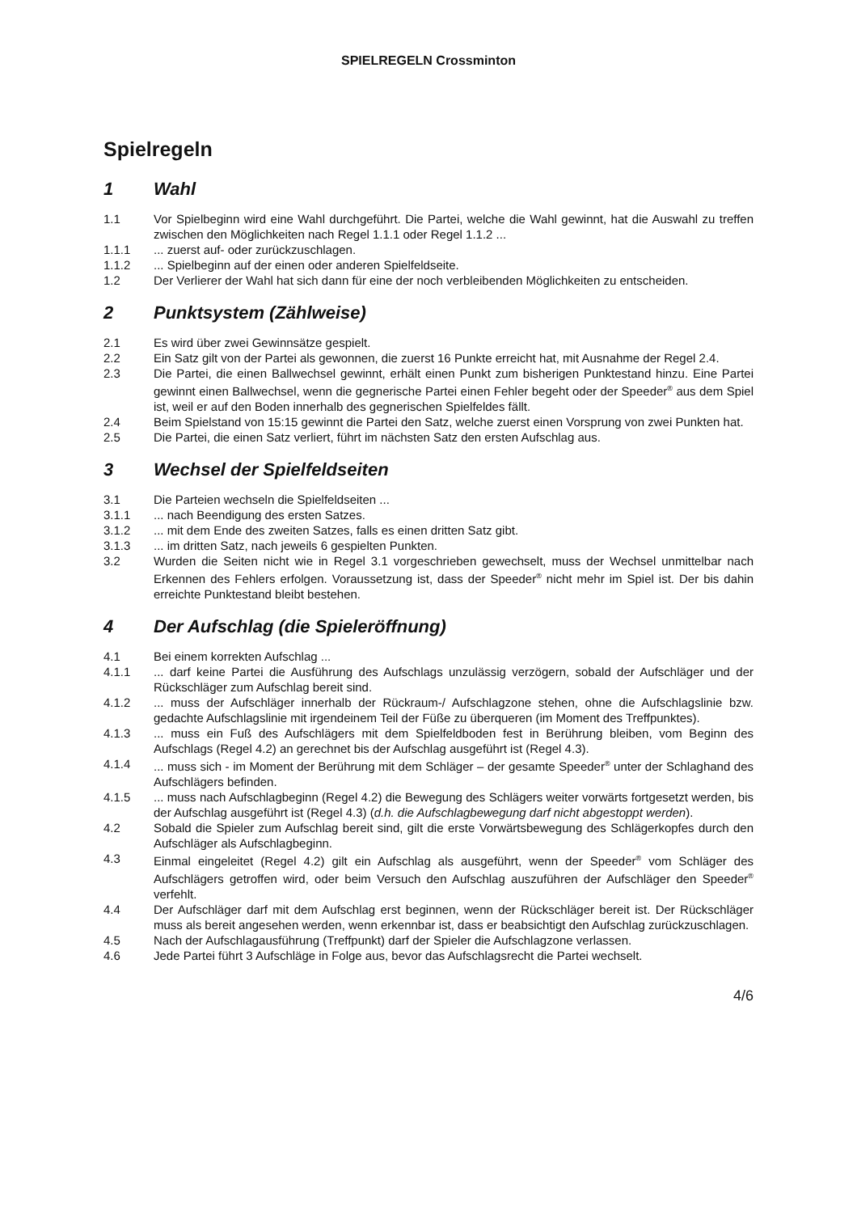SPIELREGELN Crossminton
Spielregeln
1 Wahl
1.1 Vor Spielbeginn wird eine Wahl durchgeführt. Die Partei, welche die Wahl gewinnt, hat die Auswahl zu treffen zwischen den Möglichkeiten nach Regel 1.1.1 oder Regel 1.1.2 ...
1.1.1 ... zuerst auf- oder zurückzuschlagen.
1.1.2 ... Spielbeginn auf der einen oder anderen Spielfeldseite.
1.2 Der Verlierer der Wahl hat sich dann für eine der noch verbleibenden Möglichkeiten zu entscheiden.
2 Punktsystem (Zählweise)
2.1 Es wird über zwei Gewinnsätze gespielt.
2.2 Ein Satz gilt von der Partei als gewonnen, die zuerst 16 Punkte erreicht hat, mit Ausnahme der Regel 2.4.
2.3 Die Partei, die einen Ballwechsel gewinnt, erhält einen Punkt zum bisherigen Punktestand hinzu. Eine Partei gewinnt einen Ballwechsel, wenn die gegnerische Partei einen Fehler begeht oder der Speeder<sup>®</sup> aus dem Spiel ist, weil er auf den Boden innerhalb des gegnerischen Spielfeldes fällt.
2.4 Beim Spielstand von 15:15 gewinnt die Partei den Satz, welche zuerst einen Vorsprung von zwei Punkten hat.
2.5 Die Partei, die einen Satz verliert, führt im nächsten Satz den ersten Aufschlag aus.
3 Wechsel der Spielfeldseiten
3.1 Die Parteien wechseln die Spielfeldseiten ...
3.1.1 ... nach Beendigung des ersten Satzes.
3.1.2 ... mit dem Ende des zweiten Satzes, falls es einen dritten Satz gibt.
3.1.3 ... im dritten Satz, nach jeweils 6 gespielten Punkten.
3.2 Wurden die Seiten nicht wie in Regel 3.1 vorgeschrieben gewechselt, muss der Wechsel unmittelbar nach Erkennen des Fehlers erfolgen. Voraussetzung ist, dass der Speeder<sup>®</sup> nicht mehr im Spiel ist. Der bis dahin erreichte Punktestand bleibt bestehen.
4 Der Aufschlag (die Spieleröffnung)
4.1 Bei einem korrekten Aufschlag ...
4.1.1 ... darf keine Partei die Ausführung des Aufschlags unzulässig verzögern, sobald der Aufschläger und der Rückschläger zum Aufschlag bereit sind.
4.1.2 ... muss der Aufschläger innerhalb der Rückraum-/ Aufschlagzone stehen, ohne die Aufschlagslinie bzw. gedachte Aufschlagslinie mit irgendeinem Teil der Füße zu überqueren (im Moment des Treffpunktes).
4.1.3 ... muss ein Fuß des Aufschlägers mit dem Spielfeldboden fest in Berührung bleiben, vom Beginn des Aufschlags (Regel 4.2) an gerechnet bis der Aufschlag ausgeführt ist (Regel 4.3).
4.1.4 ... muss sich - im Moment der Berührung mit dem Schläger – der gesamte Speeder<sup>®</sup> unter der Schlaghand des Aufschlägers befinden.
4.1.5 ... muss nach Aufschlagbeginn (Regel 4.2) die Bewegung des Schlägers weiter vorwärts fortgesetzt werden, bis der Aufschlag ausgeführt ist (Regel 4.3) (d.h. die Aufschlagbewegung darf nicht abgestoppt werden).
4.2 Sobald die Spieler zum Aufschlag bereit sind, gilt die erste Vorwärtsbewegung des Schlägerkopfes durch den Aufschläger als Aufschlagbeginn.
4.3 Einmal eingeleitet (Regel 4.2) gilt ein Aufschlag als ausgeführt, wenn der Speeder<sup>®</sup> vom Schläger des Aufschlägers getroffen wird, oder beim Versuch den Aufschlag auszuführen der Aufschläger den Speeder<sup>®</sup> verfehlt.
4.4 Der Aufschläger darf mit dem Aufschlag erst beginnen, wenn der Rückschläger bereit ist. Der Rückschläger muss als bereit angesehen werden, wenn erkennbar ist, dass er beabsichtigt den Aufschlag zurückzuschlagen.
4.5 Nach der Aufschlagausführung (Treffpunkt) darf der Spieler die Aufschlagzone verlassen.
4.6 Jede Partei führt 3 Aufschläge in Folge aus, bevor das Aufschlagsrecht die Partei wechselt.
4/6